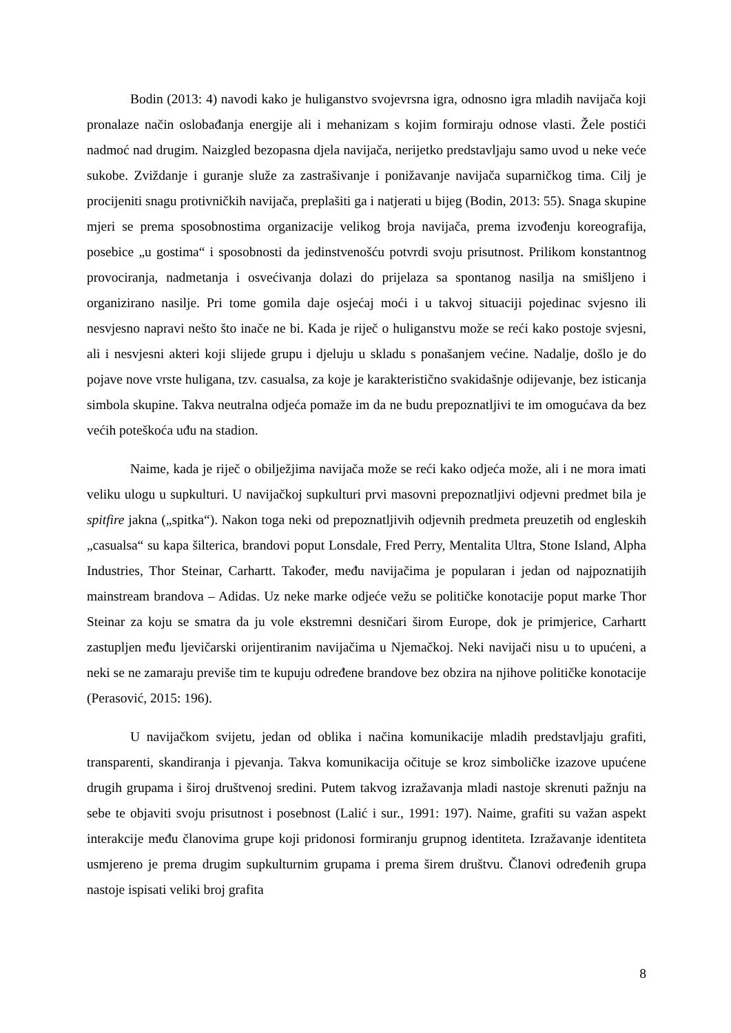Bodin (2013: 4) navodi kako je huliganstvo svojevrsna igra, odnosno igra mladih navijača koji pronalaze način oslobađanja energije ali i mehanizam s kojim formiraju odnose vlasti. Žele postići nadmoć nad drugim. Naizgled bezopasna djela navijača, nerijetko predstavljaju samo uvod u neke veće sukobe. Zviždanje i guranje služe za zastrašivanje i ponižavanje navijača suparničkog tima. Cilj je procijeniti snagu protivničkih navijača, preplašiti ga i natjerati u bijeg (Bodin, 2013: 55). Snaga skupine mjeri se prema sposobnostima organizacije velikog broja navijača, prema izvođenju koreografija, posebice „u gostima“ i sposobnosti da jedinstvenošću potvrdi svoju prisutnost. Prilikom konstantnog provociranja, nadmetanja i osvećivanja dolazi do prijelaza sa spontanog nasilja na smišljeno i organizirano nasilje. Pri tome gomila daje osjećaj moći i u takvoj situaciji pojedinac svjesno ili nesvjesno napravi nešto što inače ne bi. Kada je riječ o huliganstvu može se reći kako postoje svjesni, ali i nesvjesni akteri koji slijede grupu i djeluju u skladu s ponašanjem većine. Nadalje, došlo je do pojave nove vrste huligana, tzv. casualsa, za koje je karakteristično svakidašnje odijevanje, bez isticanja simbola skupine. Takva neutralna odjeća pomaže im da ne budu prepoznatljivi te im omogućava da bez većih poteškoća uđu na stadion.
Naime, kada je riječ o obilježjima navijača može se reći kako odjeća može, ali i ne mora imati veliku ulogu u supkulturi. U navijačkoj supkulturi prvi masovni prepoznatljivi odjevni predmet bila je spitfire jakna („spitka“). Nakon toga neki od prepoznatljivih odjevnih predmeta preuzetih od engleskih „casualsa“ su kapa šilterica, brandovi poput Lonsdale, Fred Perry, Mentalita Ultra, Stone Island, Alpha Industries, Thor Steinar, Carhartt. Također, među navijačima je popularan i jedan od najpoznatijih mainstream brandova – Adidas. Uz neke marke odjeće vežu se političke konotacije poput marke Thor Steinar za koju se smatra da ju vole ekstremni desničari širom Europe, dok je primjerice, Carhartt zastupljen među ljevičarski orijentiranim navijačima u Njemačkoj. Neki navijači nisu u to upućeni, a neki se ne zamaraju previše tim te kupuju određene brandove bez obzira na njihove političke konotacije (Perasović, 2015: 196).
U navijačkom svijetu, jedan od oblika i načina komunikacije mladih predstavljaju grafiti, transparenti, skandiranja i pjevanja. Takva komunikacija očituje se kroz simboličke izazove upućene drugih grupama i široj društvenoj sredini. Putem takvog izražavanja mladi nastoje skrenuti pažnju na sebe te objaviti svoju prisutnost i posebnost (Lalić i sur., 1991: 197). Naime, grafiti su važan aspekt interakcije među članovima grupe koji pridonosi formiranju grupnog identiteta. Izražavanje identiteta usmjereno je prema drugim supkulturnim grupama i prema širem društvu. Članovi određenih grupa nastoje ispisati veliki broj grafita
8